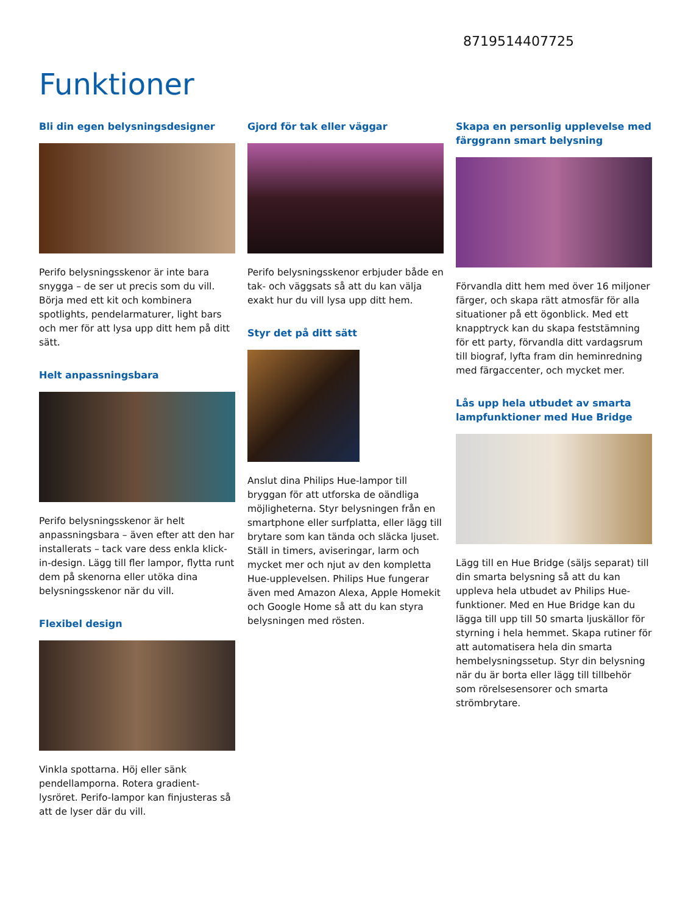8719514407725
Funktioner
Bli din egen belysningsdesigner
Perifo belysningsskenor är inte bara snygga – de ser ut precis som du vill. Börja med ett kit och kombinera spotlights, pendelarmaturer, light bars och mer för att lysa upp ditt hem på ditt sätt.
Helt anpassningsbara
Perifo belysningsskenor är helt anpassningsbara – även efter att den har installerats – tack vare dess enkla klick-in-design. Lägg till fler lampor, flytta runt dem på skenorna eller utöka dina belysningsskenor när du vill.
Flexibel design
Vinkla spottarna. Höj eller sänk pendellamporna. Rotera gradient-lysröret. Perifo-lampor kan finjusteras så att de lyser där du vill.
Gjord för tak eller väggar
Perifo belysningsskenor erbjuder både en tak- och väggsats så att du kan välja exakt hur du vill lysa upp ditt hem.
Styr det på ditt sätt
Anslut dina Philips Hue-lampor till bryggan för att utforska de oändliga möjligheterna. Styr belysningen från en smartphone eller surfplatta, eller lägg till brytare som kan tända och släcka ljuset. Ställ in timers, aviseringar, larm och mycket mer och njut av den kompletta Hue-upplevelsen. Philips Hue fungerar även med Amazon Alexa, Apple Homekit och Google Home så att du kan styra belysningen med rösten.
Skapa en personlig upplevelse med färggrann smart belysning
Förvandla ditt hem med över 16 miljoner färger, och skapa rätt atmosfär för alla situationer på ett ögonblick. Med ett knapptryck kan du skapa feststämning för ett party, förvandla ditt vardagsrum till biograf, lyfta fram din heminredning med färgaccenter, och mycket mer.
Lås upp hela utbudet av smarta lampfunktioner med Hue Bridge
Lägg till en Hue Bridge (säljs separat) till din smarta belysning så att du kan uppleva hela utbudet av Philips Hue-funktioner. Med en Hue Bridge kan du lägga till upp till 50 smarta ljuskällor för styrning i hela hemmet. Skapa rutiner för att automatisera hela din smarta hembelysningssetup. Styr din belysning när du är borta eller lägg till tillbehör som rörelsesensorer och smarta strömbrytare.